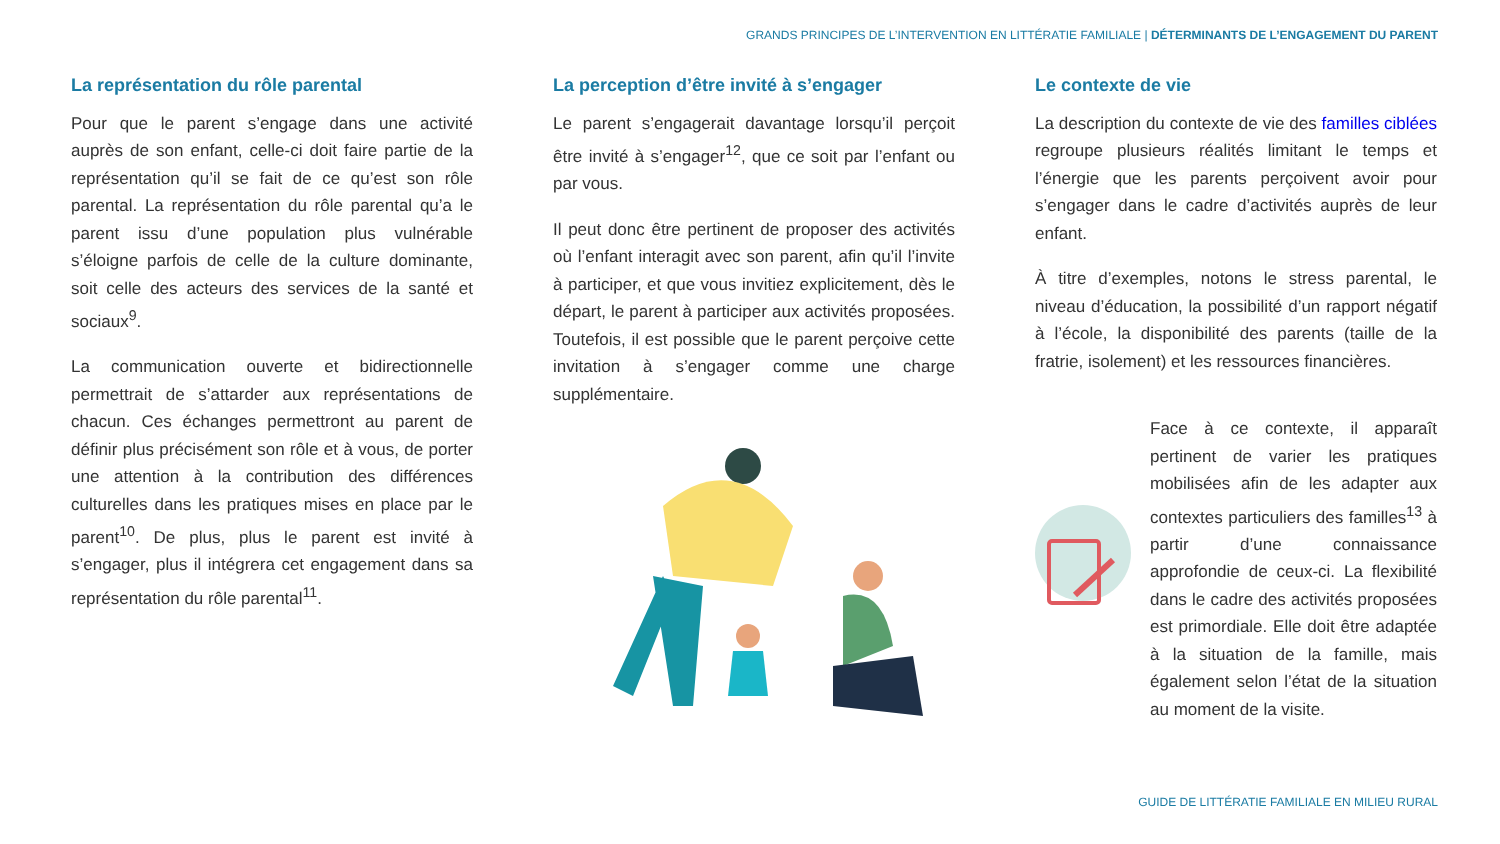GRANDS PRINCIPES DE L’INTERVENTION EN LITTÉRATIE FAMILIALE | DÉTERMINANTS DE L’ENGAGEMENT DU PARENT
La représentation du rôle parental
Pour que le parent s’engage dans une activité auprès de son enfant, celle-ci doit faire partie de la représentation qu’il se fait de ce qu’est son rôle parental. La représentation du rôle parental qu’a le parent issu d’une population plus vulnérable s’éloigne parfois de celle de la culture dominante, soit celle des acteurs des services de la santé et sociaux<sup>9</sup>.
La communication ouverte et bidirectionnelle permettrait de s’attarder aux représentations de chacun. Ces échanges permettront au parent de définir plus précisément son rôle et à vous, de porter une attention à la contribution des différences culturelles dans les pratiques mises en place par le parent<sup>10</sup>. De plus, plus le parent est invité à s’engager, plus il intégrera cet engagement dans sa représentation du rôle parental<sup>11</sup>.
La perception d’être invité à s’engager
Le parent s’engagerait davantage lorsqu’il perçoit être invité à s’engager<sup>12</sup>, que ce soit par l’enfant ou par vous.
Il peut donc être pertinent de proposer des activités où l’enfant interagit avec son parent, afin qu’il l’invite à participer, et que vous invitiez explicitement, dès le départ, le parent à participer aux activités proposées. Toutefois, il est possible que le parent perçoive cette invitation à s’engager comme une charge supplémentaire.
Le contexte de vie
La description du contexte de vie des familles ciblées regroupe plusieurs réalités limitant le temps et l’énergie que les parents perçoivent avoir pour s’engager dans le cadre d’activités auprès de leur enfant.
À titre d’exemples, notons le stress parental, le niveau d’éducation, la possibilité d’un rapport négatif à l’école, la disponibilité des parents (taille de la fratrie, isolement) et les ressources financières.
Face à ce contexte, il apparaît pertinent de varier les pratiques mobilisées afin de les adapter aux contextes particuliers des familles<sup>13</sup> à partir d’une connaissance approfondie de ceux-ci. La flexibilité dans le cadre des activités proposées est primordiale. Elle doit être adaptée à la situation de la famille, mais également selon l’état de la situation au moment de la visite.
GUIDE DE LITTÉRATIE FAMILIALE EN MILIEU RURAL